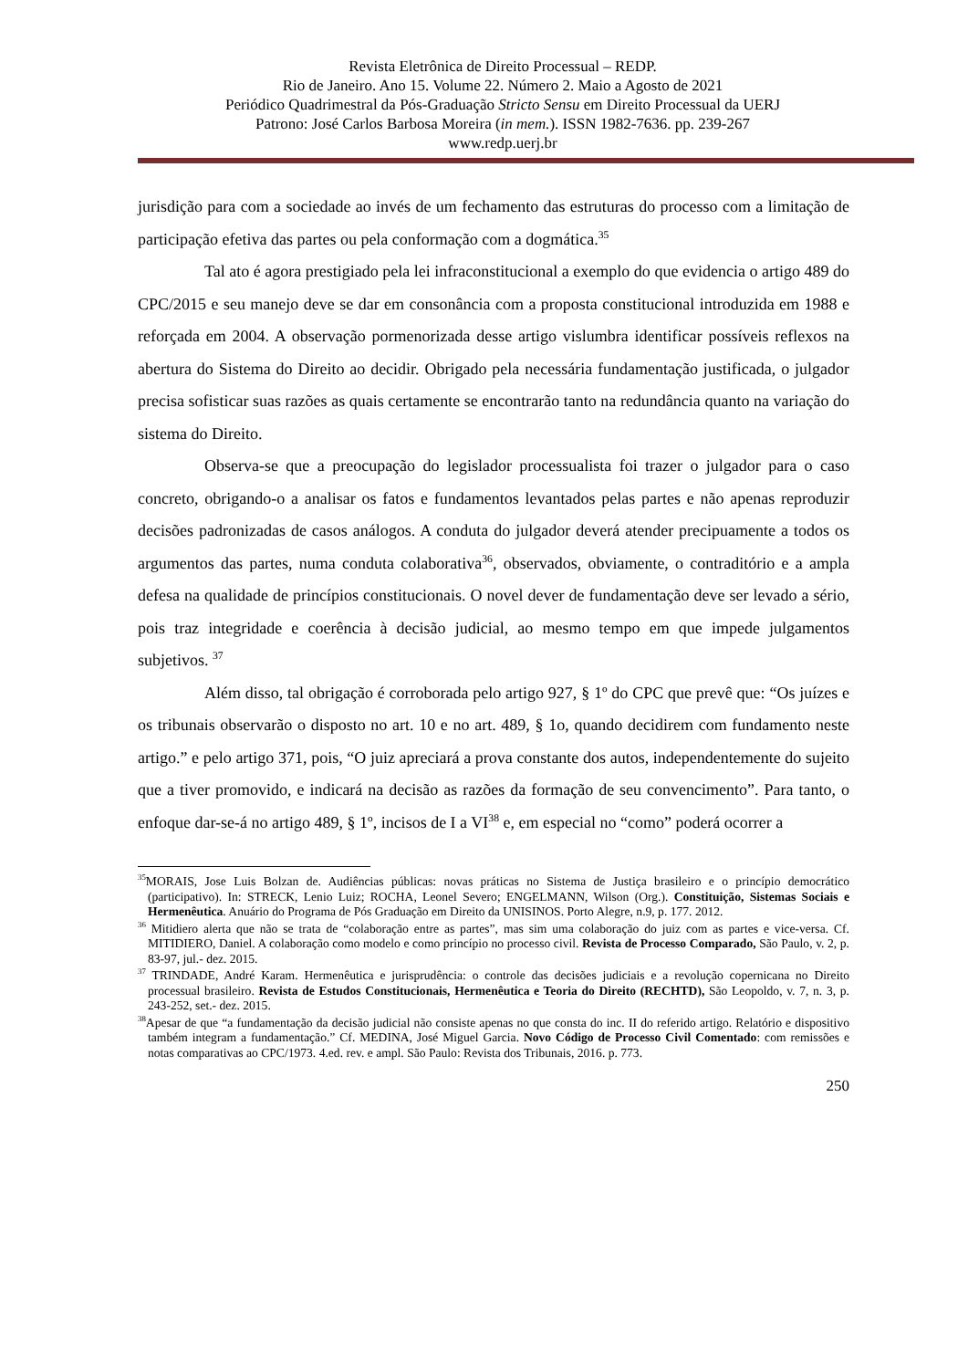Revista Eletrônica de Direito Processual – REDP.
Rio de Janeiro. Ano 15. Volume 22. Número 2. Maio a Agosto de 2021
Periódico Quadrimestral da Pós-Graduação Stricto Sensu em Direito Processual da UERJ
Patrono: José Carlos Barbosa Moreira (in mem.). ISSN 1982-7636. pp. 239-267
www.redp.uerj.br
jurisdição para com a sociedade ao invés de um fechamento das estruturas do processo com a limitação de participação efetiva das partes ou pela conformação com a dogmática.<sup>35</sup>
Tal ato é agora prestigiado pela lei infraconstitucional a exemplo do que evidencia o artigo 489 do CPC/2015 e seu manejo deve se dar em consonância com a proposta constitucional introduzida em 1988 e reforçada em 2004. A observação pormenorizada desse artigo vislumbra identificar possíveis reflexos na abertura do Sistema do Direito ao decidir. Obrigado pela necessária fundamentação justificada, o julgador precisa sofisticar suas razões as quais certamente se encontrarão tanto na redundância quanto na variação do sistema do Direito.
Observa-se que a preocupação do legislador processualista foi trazer o julgador para o caso concreto, obrigando-o a analisar os fatos e fundamentos levantados pelas partes e não apenas reproduzir decisões padronizadas de casos análogos. A conduta do julgador deverá atender precipuamente a todos os argumentos das partes, numa conduta colaborativa<sup>36</sup>, observados, obviamente, o contraditório e a ampla defesa na qualidade de princípios constitucionais. O novel dever de fundamentação deve ser levado a sério, pois traz integridade e coerência à decisão judicial, ao mesmo tempo em que impede julgamentos subjetivos. <sup>37</sup>
Além disso, tal obrigação é corroborada pelo artigo 927, § 1º do CPC que prevê que: “Os juízes e os tribunais observarão o disposto no art. 10 e no art. 489, § 1o, quando decidirem com fundamento neste artigo.” e pelo artigo 371, pois, “O juiz apreciará a prova constante dos autos, independentemente do sujeito que a tiver promovido, e indicará na decisão as razões da formação de seu convencimento”. Para tanto, o enfoque dar-se-á no artigo 489, § 1º, incisos de I a VI<sup>38</sup> e, em especial no “como” poderá ocorrer a
<sup>35</sup> MORAIS, Jose Luis Bolzan de. Audiências públicas: novas práticas no Sistema de Justiça brasileiro e o princípio democrático (participativo). In: STRECK, Lenio Luiz; ROCHA, Leonel Severo; ENGELMANN, Wilson (Org.). Constituição, Sistemas Sociais e Hermenêutica. Anuário do Programa de Pós Graduação em Direito da UNISINOS. Porto Alegre, n.9, p. 177. 2012.
<sup>36</sup> Mitidiero alerta que não se trata de “colaboração entre as partes”, mas sim uma colaboração do juiz com as partes e vice-versa. Cf. MITIDIERO, Daniel. A colaboração como modelo e como princípio no processo civil. Revista de Processo Comparado, São Paulo, v. 2, p. 83-97, jul.- dez. 2015.
<sup>37</sup> TRINDADE, André Karam. Hermenêutica e jurisprudência: o controle das decisões judiciais e a revolução copernicana no Direito processual brasileiro. Revista de Estudos Constitucionais, Hermenêutica e Teoria do Direito (RECHTD), São Leopoldo, v. 7, n. 3, p. 243-252, set.- dez. 2015.
<sup>38</sup> Apesar de que “a fundamentação da decisão judicial não consiste apenas no que consta do inc. II do referido artigo. Relatório e dispositivo também integram a fundamentação.” Cf. MEDINA, José Miguel Garcia. Novo Código de Processo Civil Comentado: com remissões e notas comparativas ao CPC/1973. 4.ed. rev. e ampl. São Paulo: Revista dos Tribunais, 2016. p. 773.
250